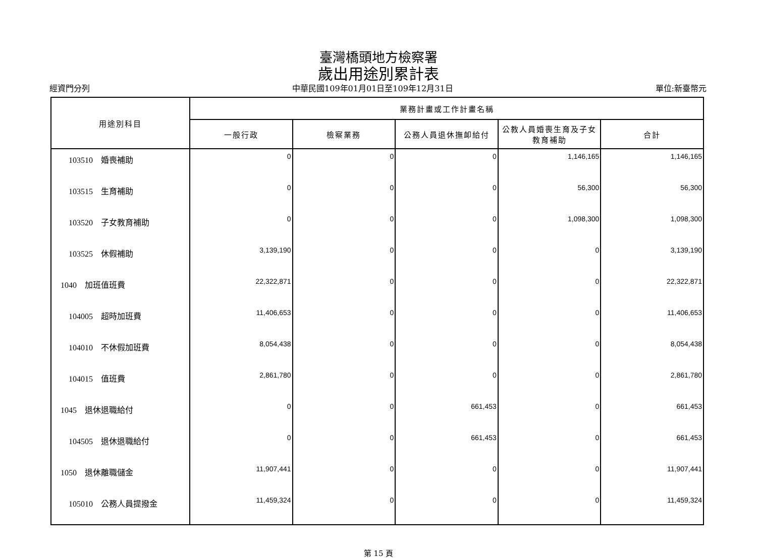臺灣橋頭地方檢察署
歲出用途別累計表
經資門分列 中華民國109年01月01日至109年12月31日 單位:新臺幣元
| 用途別科目 | 業務計畫或工作計畫名稱 | | | | |
| --- | --- | --- | --- | --- | --- |
| | 一般行政 | 檢察業務 | 公務人員退休撫卹給付 | 公教人員婚喪生育及子女教育補助 | 合計 |
| 103510 婚喪補助 | 0 | 0 | 0 | 1,146,165 | 1,146,165 |
| 103515 生育補助 | 0 | 0 | 0 | 56,300 | 56,300 |
| 103520 子女教育補助 | 0 | 0 | 0 | 1,098,300 | 1,098,300 |
| 103525 休假補助 | 3,139,190 | 0 | 0 | 0 | 3,139,190 |
| 1040 加班值班費 | 22,322,871 | 0 | 0 | 0 | 22,322,871 |
| 104005 超時加班費 | 11,406,653 | 0 | 0 | 0 | 11,406,653 |
| 104010 不休假加班費 | 8,054,438 | 0 | 0 | 0 | 8,054,438 |
| 104015 值班費 | 2,861,780 | 0 | 0 | 0 | 2,861,780 |
| 1045 退休退職給付 | 0 | 0 | 661,453 | 0 | 661,453 |
| 104505 退休退職給付 | 0 | 0 | 661,453 | 0 | 661,453 |
| 1050 退休離職儲金 | 11,907,441 | 0 | 0 | 0 | 11,907,441 |
| 105010 公務人員提撥金 | 11,459,324 | 0 | 0 | 0 | 11,459,324 |
第 15 頁